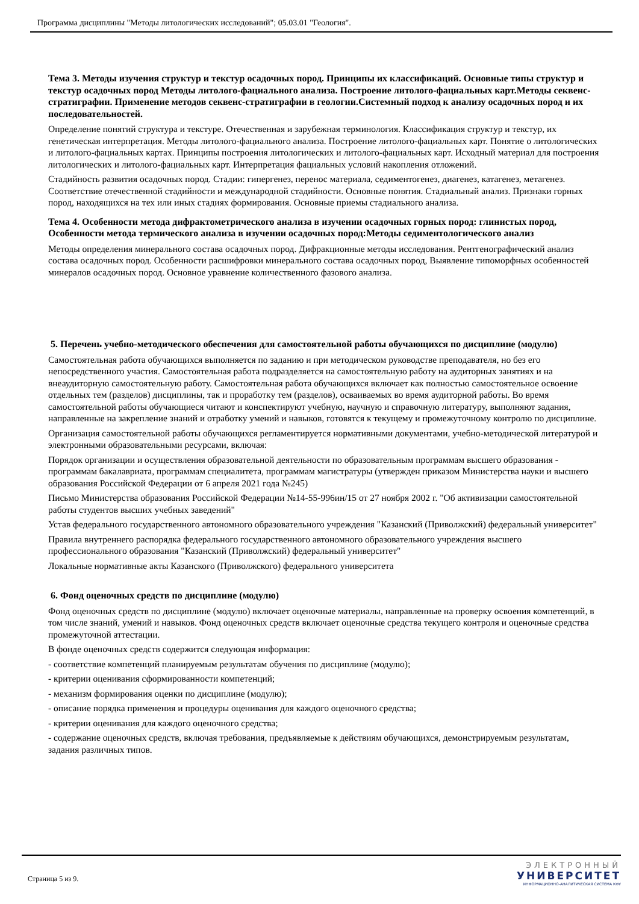Программа дисциплины "Методы литологических исследований"; 05.03.01 "Геология".
Тема 3. Методы изучения структур и текстур осадочных пород. Принципы их классификаций. Основные типы структур и текстур осадочных пород Методы литолого-фациального анализа. Построение литолого-фациальных карт.Методы секвенс-стратиграфии. Применение методов секвенс-стратиграфии в геологии.Системный подход к анализу осадочных пород и их последовательностей.
Определение понятий структура и текстуре. Отечественная и зарубежная терминология. Классификация структур и текстур, их генетическая интерпретация. Методы литолого-фациального анализа. Построение литолого-фациальных карт. Понятие о литологических и литолого-фациальных картах. Принципы построения литологических и литолого-фациальных карт. Исходный материал для построения литологических и литолого-фациальных карт. Интерпретация фациальных условий накопления отложений.
Стадийность развития осадочных пород. Стадии: гипергенез, перенос материала, седиментогенез, диагенез, катагенез, метагенез. Соответствие отечественной стадийности и международной стадийности. Основные понятия. Стадиальный анализ. Признаки горных пород, находящихся на тех или иных стадиях формирования. Основные приемы стадиального анализа.
Тема 4. Особенности метода дифрактометрического анализа в изучении осадочных горных пород: глинистых пород, Особенности метода термического анализа в изучении осадочных пород:Методы седиментологического анализ
Методы определения минерального состава осадочных пород. Дифракционные методы исследования. Рентгенографический анализ состава осадочных пород. Особенности расшифровки минерального состава осадочных пород, Выявление типоморфных особенностей минералов осадочных пород. Основное уравнение количественного фазового анализа.
5. Перечень учебно-методического обеспечения для самостоятельной работы обучающихся по дисциплине (модулю)
Самостоятельная работа обучающихся выполняется по заданию и при методическом руководстве преподавателя, но без его непосредственного участия. Самостоятельная работа подразделяется на самостоятельную работу на аудиторных занятиях и на внеаудиторную самостоятельную работу. Самостоятельная работа обучающихся включает как полностью самостоятельное освоение отдельных тем (разделов) дисциплины, так и проработку тем (разделов), осваиваемых во время аудиторной работы. Во время самостоятельной работы обучающиеся читают и конспектируют учебную, научную и справочную литературу, выполняют задания, направленные на закрепление знаний и отработку умений и навыков, готовятся к текущему и промежуточному контролю по дисциплине.
Организация самостоятельной работы обучающихся регламентируется нормативными документами, учебно-методической литературой и электронными образовательными ресурсами, включая:
Порядок организации и осуществления образовательной деятельности по образовательным программам высшего образования - программам бакалавриата, программам специалитета, программам магистратуры (утвержден приказом Министерства науки и высшего образования Российской Федерации от 6 апреля 2021 года №245)
Письмо Министерства образования Российской Федерации №14-55-996ин/15 от 27 ноября 2002 г. "Об активизации самостоятельной работы студентов высших учебных заведений"
Устав федерального государственного автономного образовательного учреждения "Казанский (Приволжский) федеральный университет"
Правила внутреннего распорядка федерального государственного автономного образовательного учреждения высшего профессионального образования "Казанский (Приволжский) федеральный университет"
Локальные нормативные акты Казанского (Приволжского) федерального университета
6. Фонд оценочных средств по дисциплине (модулю)
Фонд оценочных средств по дисциплине (модулю) включает оценочные материалы, направленные на проверку освоения компетенций, в том числе знаний, умений и навыков. Фонд оценочных средств включает оценочные средства текущего контроля и оценочные средства промежуточной аттестации.
В фонде оценочных средств содержится следующая информация:
- соответствие компетенций планируемым результатам обучения по дисциплине (модулю);
- критерии оценивания сформированности компетенций;
- механизм формирования оценки по дисциплине (модулю);
- описание порядка применения и процедуры оценивания для каждого оценочного средства;
- критерии оценивания для каждого оценочного средства;
- содержание оценочных средств, включая требования, предъявляемые к действиям обучающихся, демонстрируемым результатам, задания различных типов.
Страница 5 из 9.
ЭЛЕКТРОННЫЙ
УНИВЕРСИТЕТ
ИНФОРМАЦИОННО-АНАЛИТИЧЕСКАЯ СИСТЕМА КФУ